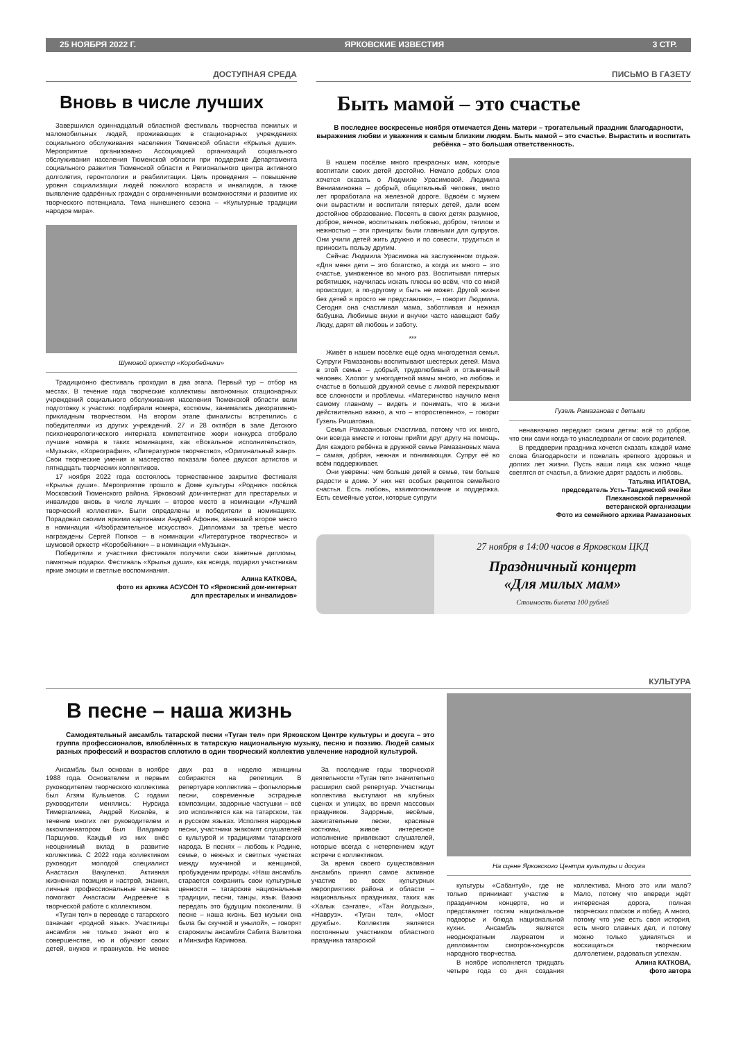25 НОЯБРЯ 2022 Г. ЯРКОВСКИЕ ИЗВЕСТИЯ 3 СТР.
ДОСТУПНАЯ СРЕДА
Вновь в числе лучших
Завершился одиннадцатый областной фестиваль творчества пожилых и маломобильных людей, проживающих в стационарных учреждениях социального обслуживания населения Тюменской области «Крылья души». Мероприятие организовано Ассоциацией организаций социального обслуживания населения Тюменской области при поддержке Департамента социального развития Тюменской области и Регионального центра активного долголетия, геронтологии и реабилитации. Цель проведения – повышение уровня социализации людей пожилого возраста и инвалидов, а также выявление одарённых граждан с ограниченными возможностями и развитие их творческого потенциала. Тема нынешнего сезона – «Культурные традиции народов мира».
Шумовой оркестр «Коробейники»
Традиционно фестиваль проходил в два этапа. Первый тур – отбор на местах. В течение года творческие коллективы автономных стационарных учреждений социального обслуживания населения Тюменской области вели подготовку к участию: подбирали номера, костюмы, занимались декоративно-прикладным творчеством. На втором этапе финалисты встретились с победителями из других учреждений. 27 и 28 октября в зале Детского психоневрологического интерната компетентное жюри конкурса отобрало лучшие номера в таких номинациях, как «Вокальное исполнительство», «Музыка», «Хореография», «Литературное творчество», «Оригинальный жанр». Свои творческие умения и мастерство показали более двухсот артистов и пятнадцать творческих коллективов.
17 ноября 2022 года состоялось торжественное закрытие фестиваля «Крылья души». Мероприятие прошло в Доме культуры «Родник» посёлка Московский Тюменского района. Ярковский дом-интернат для престарелых и инвалидов вновь в числе лучших – второе место в номинации «Лучший творческий коллектив». Были определены и победители в номинациях. Порадовал своими яркими картинами Андрей Афонин, занявший второе место в номинации «Изобразительное искусство». Дипломами за третье место награждены Сергей Попков – в номинации «Литературное творчество» и шумовой оркестр «Коробейники» – в номинации «Музыка».
Победители и участники фестиваля получили свои заветные дипломы, памятные подарки. Фестиваль «Крылья души», как всегда, подарил участникам яркие эмоции и светлые воспоминания.
Алина КАТКОВА,
фото из архива АСУСОН ТО «Ярковский дом-интернат
для престарелых и инвалидов»
ПИСЬМО В ГАЗЕТУ
Быть мамой – это счастье
В последнее воскресенье ноября отмечается День матери – трогательный праздник благодарности, выражения любви и уважения к самым близким людям. Быть мамой – это счастье. Вырастить и воспитать ребёнка – это большая ответственность.
В нашем посёлке много прекрасных мам, которые воспитали своих детей достойно. Немало добрых слов хочется сказать о Людмиле Урасимовой. Людмила Вениаминовна – добрый, общительный человек, много лет проработала на железной дороге. Вдвоём с мужем они вырастили и воспитали пятерых детей, дали всем достойное образование. Посеять в своих детях разумное, доброе, вечное, воспитывать любовью, добром, теплом и нежностью – эти принципы были главными для супругов. Они учили детей жить дружно и по совести, трудиться и приносить пользу другим.
Сейчас Людмила Урасимова на заслуженном отдыхе. «Для меня дети – это богатство, а когда их много – это счастье, умноженное во много раз. Воспитывая пятерых ребятишек, научилась искать плюсы во всём, что со мной происходит, а по-другому и быть не может. Другой жизни без детей я просто не представляю», – говорит Людмила. Сегодня она счастливая мама, заботливая и нежная бабушка. Любимые внуки и внучки часто навещают бабу Люду, дарят ей любовь и заботу.
***
Живёт в нашем посёлке ещё одна многодетная семья. Супруги Рамазановы воспитывают шестерых детей. Мама в этой семье – добрый, трудолюбивый и отзывчивый человек. Хлопот у многодетной мамы много, но любовь и счастье в большой дружной семье с лихвой перекрывают все сложности и проблемы. «Материнство научило меня самому главному – видеть и понимать, что в жизни действительно важно, а что – второстепенно», – говорит Гузель Ришатовна.
Семья Рамазановых счастлива, потому что их много, они всегда вместе и готовы прийти друг другу на помощь. Для каждого ребёнка в дружной семье Рамазановых мама – самая, добрая, нежная и понимающая. Супруг её во всём поддерживает.
Они уверены: чем больше детей в семье, тем больше радости в доме. У них нет особых рецептов семейного счастья. Есть любовь, взаимопонимание и поддержка. Есть семейные устои, которые супруги
Гузель Рамазанова с детьми
ненавязчиво передают своим детям: всё то доброе, что они сами когда-то унаследовали от своих родителей.
В преддверии праздника хочется сказать каждой маме слова благодарности и пожелать крепкого здоровья и долгих лет жизни. Пусть ваши лица как можно чаще светятся от счастья, а близкие дарят радость и любовь.
Татьяна ИПАТОВА,
председатель Усть-Тавдинской ячейки
Плехановской первичной
ветеранской организации
Фото из семейного архива Рамазановых
27 ноября в 14:00 часов в Ярковском ЦКД
Праздничный концерт
«Для милых мам»
Стоимость билета 100 рублей
КУЛЬТУРА
В песне – наша жизнь
Самодеятельный ансамбль татарской песни «Туган тел» при Ярковском Центре культуры и досуга – это группа профессионалов, влюблённых в татарскую национальную музыку, песню и поэзию. Людей самых разных профессий и возрастов сплотило в один творческий коллектив увлечение народной культурой.
Ансамбль был основан в ноябре 1988 года. Основателем и первым руководителем творческого коллектива был Агзям Кульметов. С годами руководители менялись: Нурсида Тимергалиева, Андрей Киселёв, в течение многих лет руководителем и аккомпаниатором был Владимир Паршуков. Каждый из них внёс неоценимый вклад в развитие коллектива. С 2022 года коллективом руководит молодой специалист Анастасия Вакуленко. Активная жизненная позиция и настрой, знания, личные профессиональные качества помогают Анастасии Андреевне в творческой работе с коллективом.
«Туган тел» в переводе с татарского означает «родной язык». Участницы ансамбля не только знают его в совершенстве, но и обучают своих детей, внуков и правнуков. Не менее двух раз в неделю женщины собираются на репетиции. В репертуаре коллектива – фольклорные песни, современные эстрадные композиции, задорные частушки – всё это исполняется как на татарском, так и русском языках. Исполняя народные песни, участники знакомят слушателей с культурой и традициями татарского народа. В песнях – любовь к Родине, семье, о нежных и светлых чувствах между мужчиной и женщиной, пробуждении природы. «Наш ансамбль старается сохранить свои культурные ценности – татарские национальные традиции, песни, танцы, язык. Важно передать это будущим поколениям. В песне – наша жизнь. Без музыки она была бы скучной и унылой», – говорят старожилы ансамбля Сабита Валитова и Минзифа Каримова.
За последние годы творческой деятельности «Туган тел» значительно расширил свой репертуар. Участницы коллектива выступают на клубных сценах и улицах, во время массовых праздников. Задорные, весёлые, зажигательные песни, красивые костюмы, живое интересное исполнение привлекают слушателей, которые всегда с нетерпением ждут встречи с коллективом.
За время своего существования ансамбль принял самое активное участие во всех культурных мероприятиях района и области – национальных праздниках, таких как «Халык сэнгате», «Тан йолдызы», «Навруз». «Туган тел», «Мост дружбы». Коллектив является постоянным участником областного праздника татарской
На сцене Ярковского Центра культуры и досуга
культуры «Сабантуй», где не только принимает участие в праздничном концерте, но и представляет гостям национальное подворье и блюда национальной кухни. Ансамбль является неоднократным лауреатом и дипломантом смотров-конкурсов народного творчества.
В ноябре исполняется тридцать четыре года со дня создания коллектива. Много это или мало? Мало, потому что впереди ждёт интересная дорога, полная творческих поисков и побед. А много, потому что уже есть своя история, есть много славных дел, и потому можно только удивляться и восхищаться творческим долголетием, радоваться успехам.
Алина КАТКОВА,
фото автора